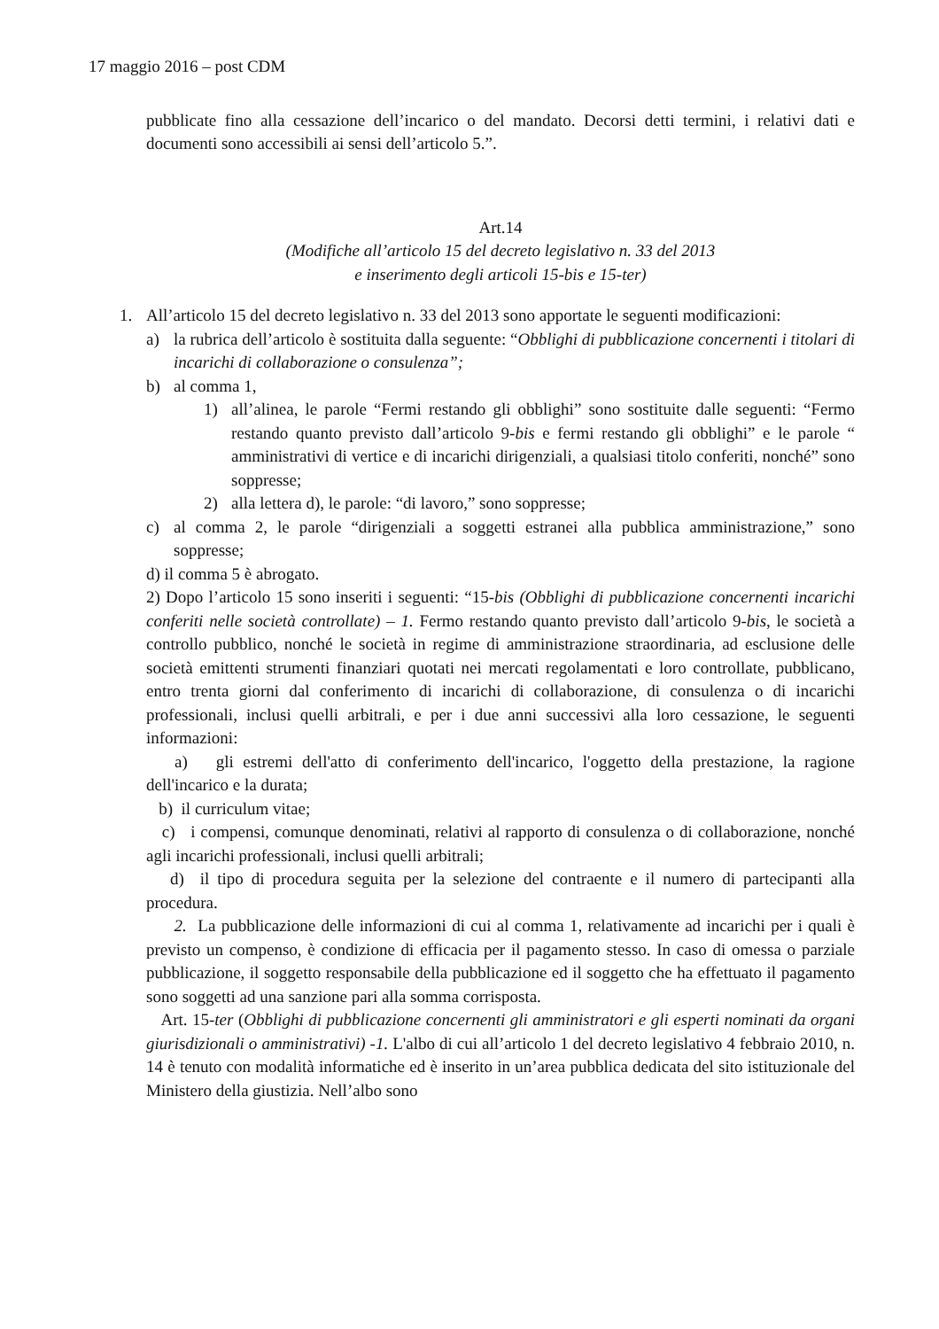17 maggio 2016 – post CDM
pubblicate fino alla cessazione dell’incarico o del mandato. Decorsi detti termini, i relativi dati e documenti sono accessibili ai sensi dell’articolo 5.”.
Art.14
(Modifiche all’articolo 15 del decreto legislativo n. 33 del 2013
e inserimento degli articoli 15-bis e 15-ter)
1. All’articolo 15 del decreto legislativo n. 33 del 2013 sono apportate le seguenti modificazioni:
a) la rubrica dell’articolo è sostituita dalla seguente: “Obblighi di pubblicazione concernenti i titolari di incarichi di collaborazione o consulenza”;
b) al comma 1,
1) all’alinea, le parole “Fermi restando gli obblighi” sono sostituite dalle seguenti: “Fermo restando quanto previsto dall’articolo 9-bis e fermi restando gli obblighi” e le parole “ amministrativi di vertice e di incarichi dirigenziali, a qualsiasi titolo conferiti, nonché” sono soppresse;
2) alla lettera d), le parole: “di lavoro,” sono soppresse;
c) al comma 2, le parole “dirigenziali a soggetti estranei alla pubblica amministrazione,” sono soppresse;
d) il comma 5 è abrogato.
2) Dopo l’articolo 15 sono inseriti i seguenti: “15-bis (Obblighi di pubblicazione concernenti incarichi conferiti nelle società controllate) – 1. Fermo restando quanto previsto dall’articolo 9-bis, le società a controllo pubblico, nonché le società in regime di amministrazione straordinaria, ad esclusione delle società emittenti strumenti finanziari quotati nei mercati regolamentati e loro controllate, pubblicano, entro trenta giorni dal conferimento di incarichi di collaborazione, di consulenza o di incarichi professionali, inclusi quelli arbitrali, e per i due anni successivi alla loro cessazione, le seguenti informazioni:
a) gli estremi dell'atto di conferimento dell'incarico, l'oggetto della prestazione, la ragione dell'incarico e la durata;
b) il curriculum vitae;
c) i compensi, comunque denominati, relativi al rapporto di consulenza o di collaborazione, nonché agli incarichi professionali, inclusi quelli arbitrali;
d) il tipo di procedura seguita per la selezione del contraente e il numero di partecipanti alla procedura.
2. La pubblicazione delle informazioni di cui al comma 1, relativamente ad incarichi per i quali è previsto un compenso, è condizione di efficacia per il pagamento stesso. In caso di omessa o parziale pubblicazione, il soggetto responsabile della pubblicazione ed il soggetto che ha effettuato il pagamento sono soggetti ad una sanzione pari alla somma corrisposta.
Art. 15-ter (Obblighi di pubblicazione concernenti gli amministratori e gli esperti nominati da organi giurisdizionali o amministrativi) -1. L'albo di cui all’articolo 1 del decreto legislativo 4 febbraio 2010, n. 14 è tenuto con modalità informatiche ed è inserito in un’area pubblica dedicata del sito istituzionale del Ministero della giustizia. Nell’albo sono